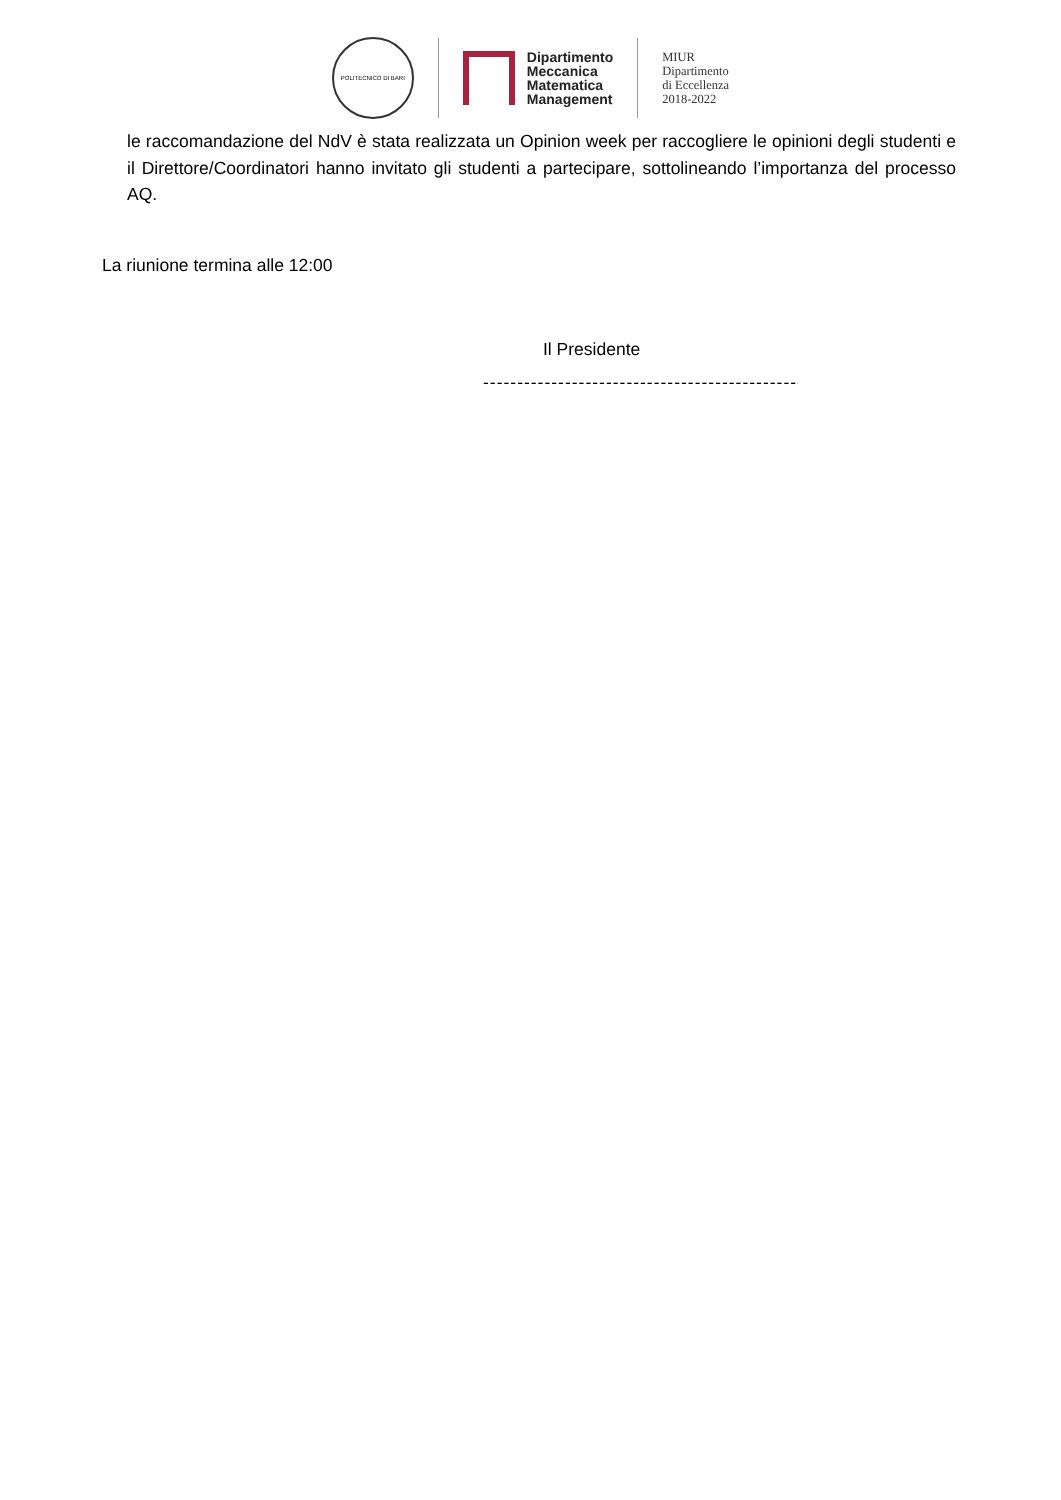POLITECNICO DI BARI
Dipartimento
Meccanica
Matematica
Management
MIUR
Dipartimento
di Eccellenza
2018-2022
le raccomandazione del NdV è stata realizzata un Opinion week per raccogliere le opinioni degli studenti e il Direttore/Coordinatori hanno invitato gli studenti a partecipare, sottolineando l’importanza del processo AQ.
La riunione termina alle 12:00
Il Presidente
--------------------------------------------------------------